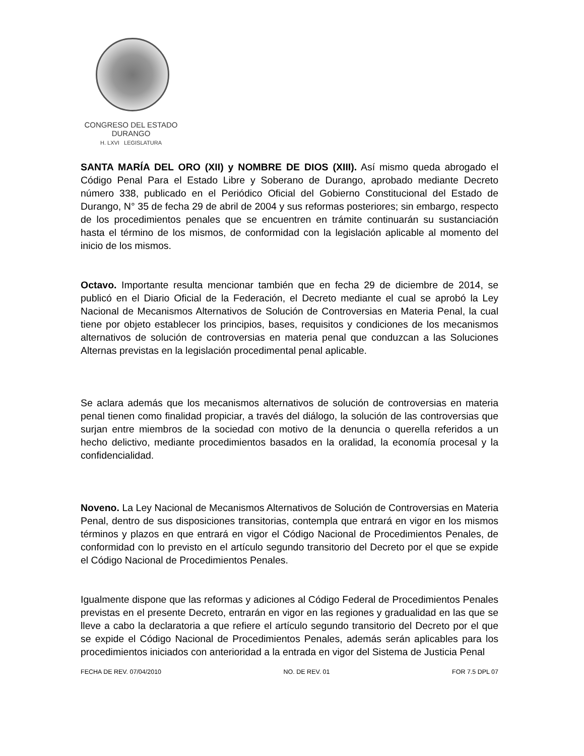CONGRESO DEL ESTADO
DURANGO
H. LXVI LEGISLATURA
SANTA MARÍA DEL ORO (XII) y NOMBRE DE DIOS (XIII). Así mismo queda abrogado el Código Penal Para el Estado Libre y Soberano de Durango, aprobado mediante Decreto número 338, publicado en el Periódico Oficial del Gobierno Constitucional del Estado de Durango, N° 35 de fecha 29 de abril de 2004 y sus reformas posteriores; sin embargo, respecto de los procedimientos penales que se encuentren en trámite continuarán su sustanciación hasta el término de los mismos, de conformidad con la legislación aplicable al momento del inicio de los mismos.
Octavo. Importante resulta mencionar también que en fecha 29 de diciembre de 2014, se publicó en el Diario Oficial de la Federación, el Decreto mediante el cual se aprobó la Ley Nacional de Mecanismos Alternativos de Solución de Controversias en Materia Penal, la cual tiene por objeto establecer los principios, bases, requisitos y condiciones de los mecanismos alternativos de solución de controversias en materia penal que conduzcan a las Soluciones Alternas previstas en la legislación procedimental penal aplicable.
Se aclara además que los mecanismos alternativos de solución de controversias en materia penal tienen como finalidad propiciar, a través del diálogo, la solución de las controversias que surjan entre miembros de la sociedad con motivo de la denuncia o querella referidos a un hecho delictivo, mediante procedimientos basados en la oralidad, la economía procesal y la confidencialidad.
Noveno. La Ley Nacional de Mecanismos Alternativos de Solución de Controversias en Materia Penal, dentro de sus disposiciones transitorias, contempla que entrará en vigor en los mismos términos y plazos en que entrará en vigor el Código Nacional de Procedimientos Penales, de conformidad con lo previsto en el artículo segundo transitorio del Decreto por el que se expide el Código Nacional de Procedimientos Penales.
Igualmente dispone que las reformas y adiciones al Código Federal de Procedimientos Penales previstas en el presente Decreto, entrarán en vigor en las regiones y gradualidad en las que se lleve a cabo la declaratoria a que refiere el artículo segundo transitorio del Decreto por el que se expide el Código Nacional de Procedimientos Penales, además serán aplicables para los procedimientos iniciados con anterioridad a la entrada en vigor del Sistema de Justicia Penal
FECHA DE REV. 07/04/2010 NO. DE REV. 01 FOR 7.5 DPL 07